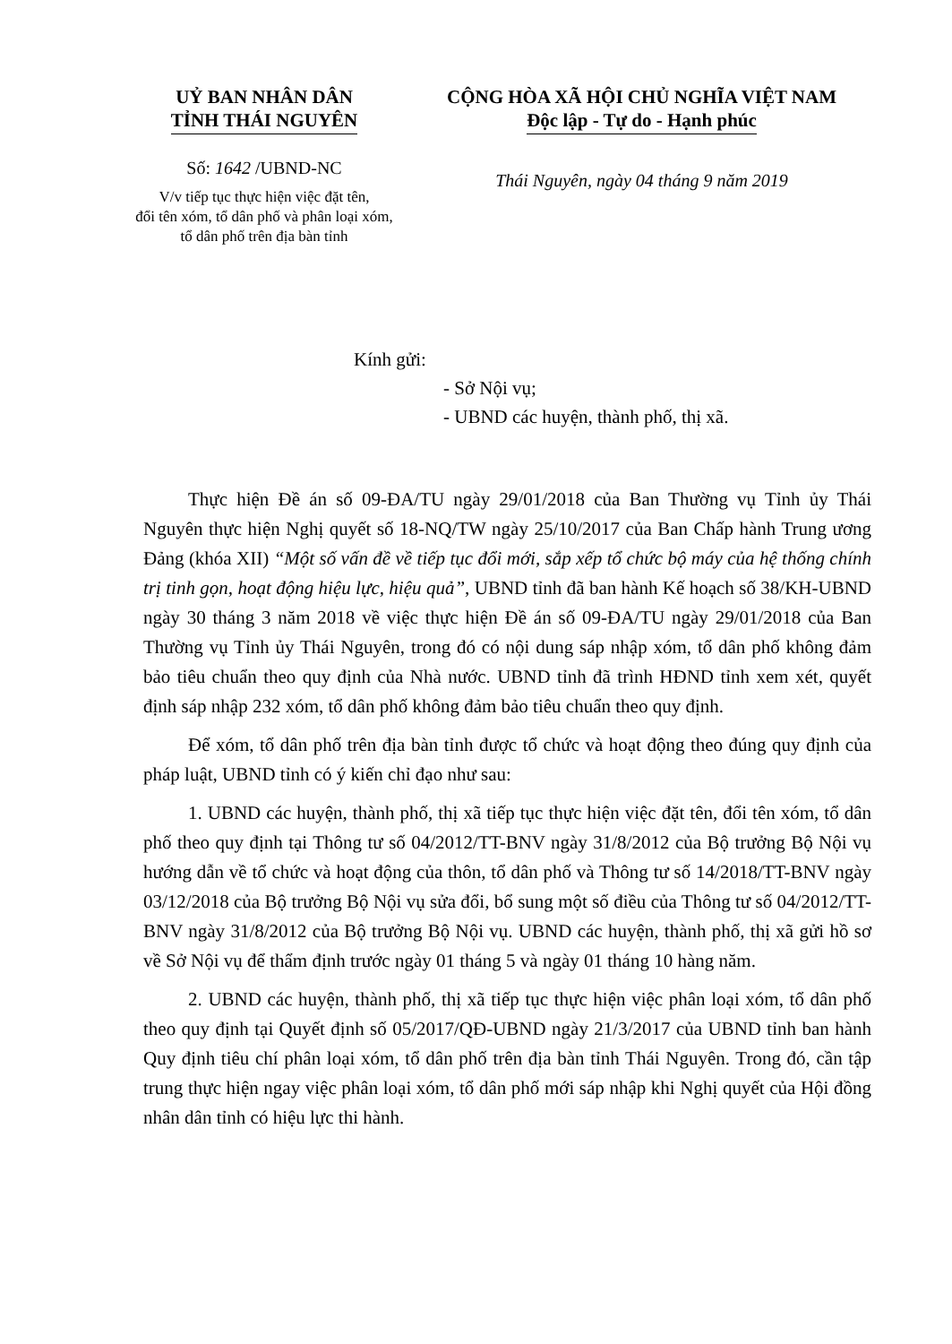UỶ BAN NHÂN DÂN
TỈNH THÁI NGUYÊN
Số: 1642 /UBND-NC
V/v tiếp tục thực hiện việc đặt tên,
đổi tên xóm, tổ dân phố và phân loại xóm,
tổ dân phố trên địa bàn tỉnh
CỘNG HÒA XÃ HỘI CHỦ NGHĨA VIỆT NAM
Độc lập - Tự do - Hạnh phúc
Thái Nguyên, ngày 04 tháng 9 năm 2019
Kính gửi:
- Sở Nội vụ;
- UBND các huyện, thành phố, thị xã.
Thực hiện Đề án số 09-ĐA/TU ngày 29/01/2018 của Ban Thường vụ Tỉnh ủy Thái Nguyên thực hiện Nghị quyết số 18-NQ/TW ngày 25/10/2017 của Ban Chấp hành Trung ương Đảng (khóa XII) “Một số vấn đề về tiếp tục đổi mới, sắp xếp tổ chức bộ máy của hệ thống chính trị tinh gọn, hoạt động hiệu lực, hiệu quả”, UBND tỉnh đã ban hành Kế hoạch số 38/KH-UBND ngày 30 tháng 3 năm 2018 về việc thực hiện Đề án số 09-ĐA/TU ngày 29/01/2018 của Ban Thường vụ Tỉnh ủy Thái Nguyên, trong đó có nội dung sáp nhập xóm, tổ dân phố không đảm bảo tiêu chuẩn theo quy định của Nhà nước. UBND tỉnh đã trình HĐND tỉnh xem xét, quyết định sáp nhập 232 xóm, tổ dân phố không đảm bảo tiêu chuẩn theo quy định.
Để xóm, tổ dân phố trên địa bàn tỉnh được tổ chức và hoạt động theo đúng quy định của pháp luật, UBND tỉnh có ý kiến chỉ đạo như sau:
1. UBND các huyện, thành phố, thị xã tiếp tục thực hiện việc đặt tên, đổi tên xóm, tổ dân phố theo quy định tại Thông tư số 04/2012/TT-BNV ngày 31/8/2012 của Bộ trưởng Bộ Nội vụ hướng dẫn về tổ chức và hoạt động của thôn, tổ dân phố và Thông tư số 14/2018/TT-BNV ngày 03/12/2018 của Bộ trưởng Bộ Nội vụ sửa đổi, bổ sung một số điều của Thông tư số 04/2012/TT-BNV ngày 31/8/2012 của Bộ trưởng Bộ Nội vụ. UBND các huyện, thành phố, thị xã gửi hồ sơ về Sở Nội vụ để thẩm định trước ngày 01 tháng 5 và ngày 01 tháng 10 hàng năm.
2. UBND các huyện, thành phố, thị xã tiếp tục thực hiện việc phân loại xóm, tổ dân phố theo quy định tại Quyết định số 05/2017/QĐ-UBND ngày 21/3/2017 của UBND tỉnh ban hành Quy định tiêu chí phân loại xóm, tổ dân phố trên địa bàn tỉnh Thái Nguyên. Trong đó, cần tập trung thực hiện ngay việc phân loại xóm, tổ dân phố mới sáp nhập khi Nghị quyết của Hội đồng nhân dân tỉnh có hiệu lực thi hành.